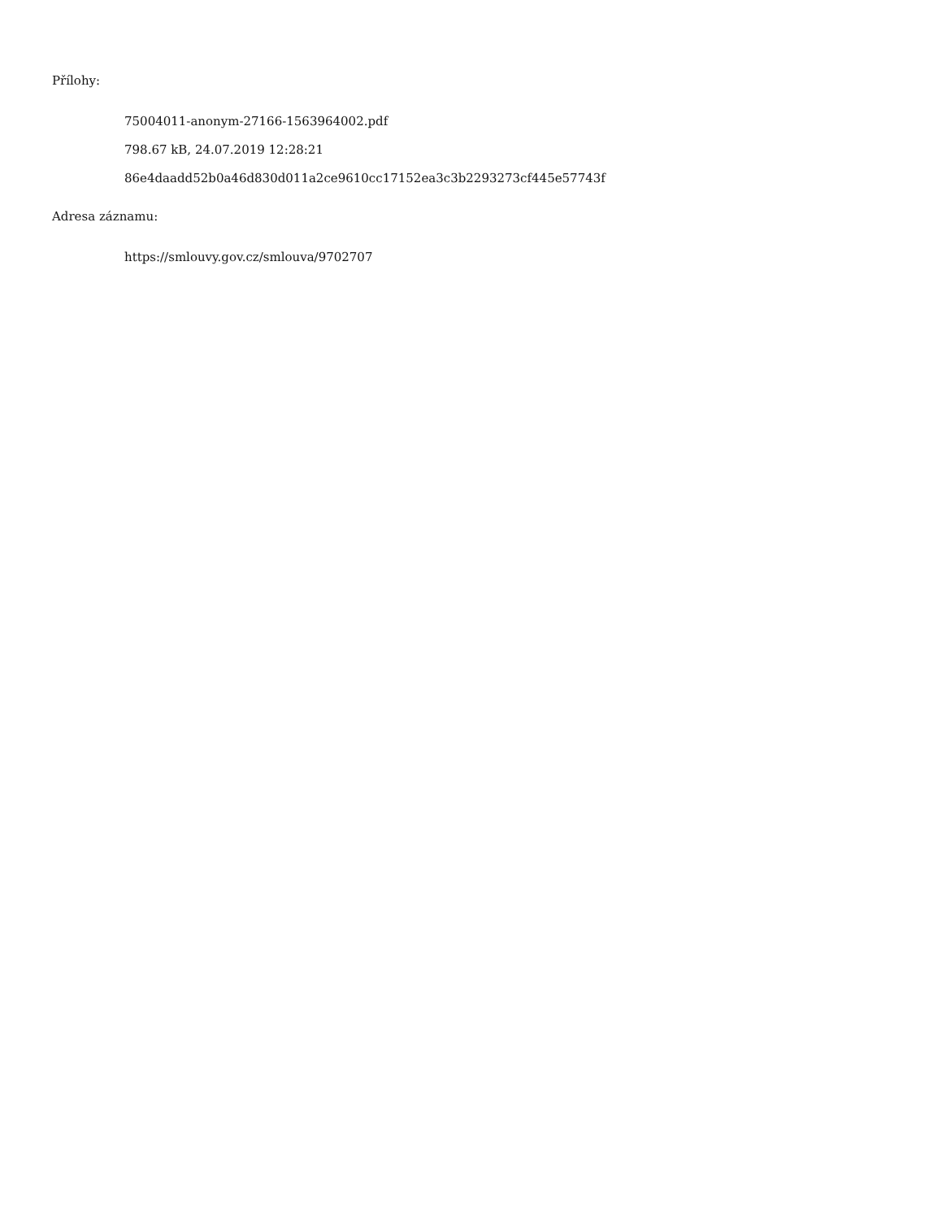Přílohy:
75004011-anonym-27166-1563964002.pdf
798.67 kB, 24.07.2019 12:28:21
86e4daadd52b0a46d830d011a2ce9610cc17152ea3c3b2293273cf445e57743f
Adresa záznamu:
https://smlouvy.gov.cz/smlouva/9702707